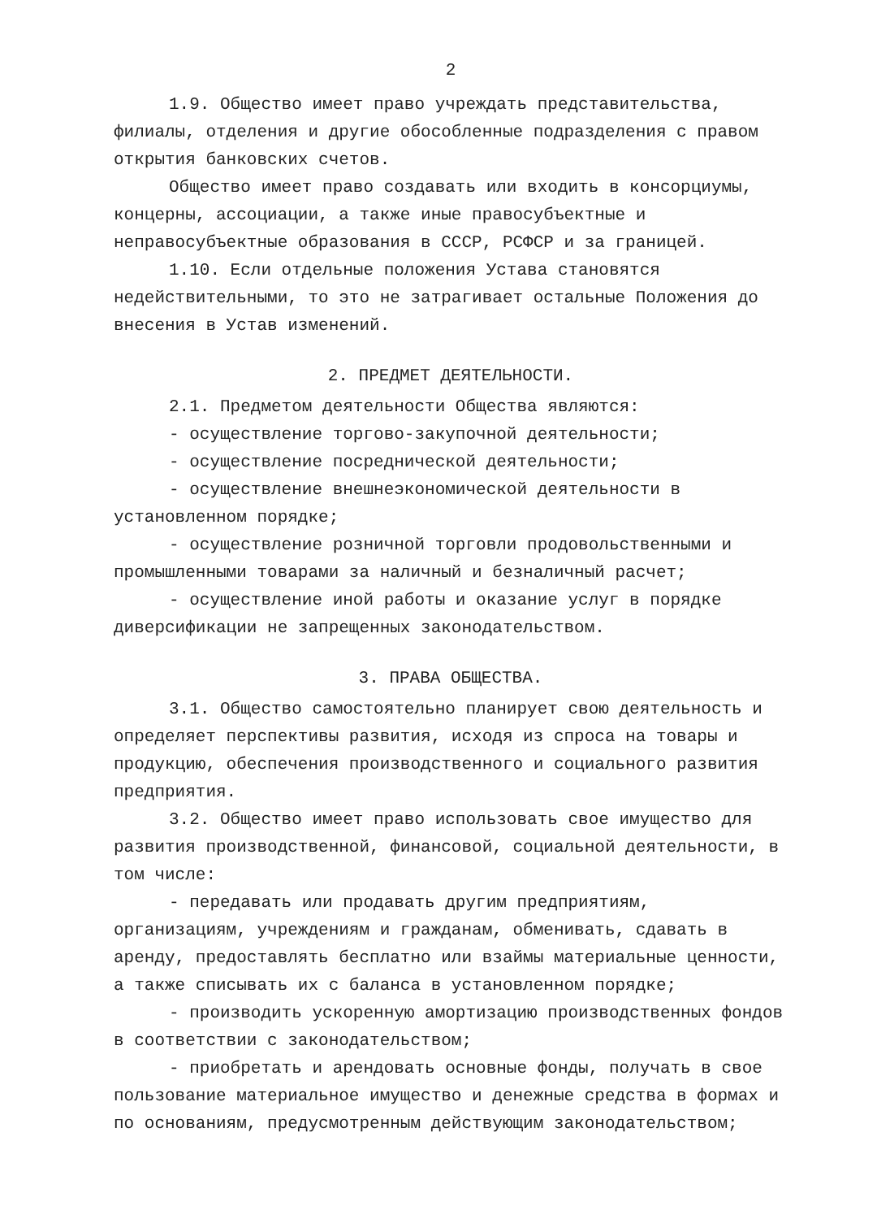2
1.9. Общество имеет право учреждать представительства, филиалы, отделения и другие обособленные подразделения с правом открытия банковских счетов.
Общество имеет право создавать или входить в консорциумы, концерны, ассоциации, а также иные правосубъектные и неправосубъектные образования в СССР, РСФСР и за границей.
1.10. Если отдельные положения Устава становятся недействительными, то это не затрагивает остальные Положения до внесения в Устав изменений.
2. ПРЕДМЕТ ДЕЯТЕЛЬНОСТИ.
2.1. Предметом деятельности Общества являются:
- осуществление торгово-закупочной деятельности;
- осуществление посреднической деятельности;
- осуществление внешнеэкономической деятельности в установленном порядке;
- осуществление розничной торговли продовольственными и промышленными товарами за наличный и безналичный расчет;
- осуществление иной работы и оказание услуг в порядке диверсификации не запрещенных законодательством.
3. ПРАВА ОБЩЕСТВА.
3.1. Общество самостоятельно планирует свою деятельность и определяет перспективы развития, исходя из спроса на товары и продукцию, обеспечения производственного и социального развития предприятия.
3.2. Общество имеет право использовать свое имущество для развития производственной, финансовой, социальной деятельности, в том числе:
- передавать или продавать другим предприятиям, организациям, учреждениям и гражданам, обменивать, сдавать в аренду, предоставлять бесплатно или взаймы материальные ценности, а также списывать их с баланса в установленном порядке;
- производить ускоренную амортизацию производственных фондов в соответствии с законодательством;
- приобретать и арендовать основные фонды, получать в свое пользование материальное имущество и денежные средства в формах и по основаниям, предусмотренным действующим законодательством;